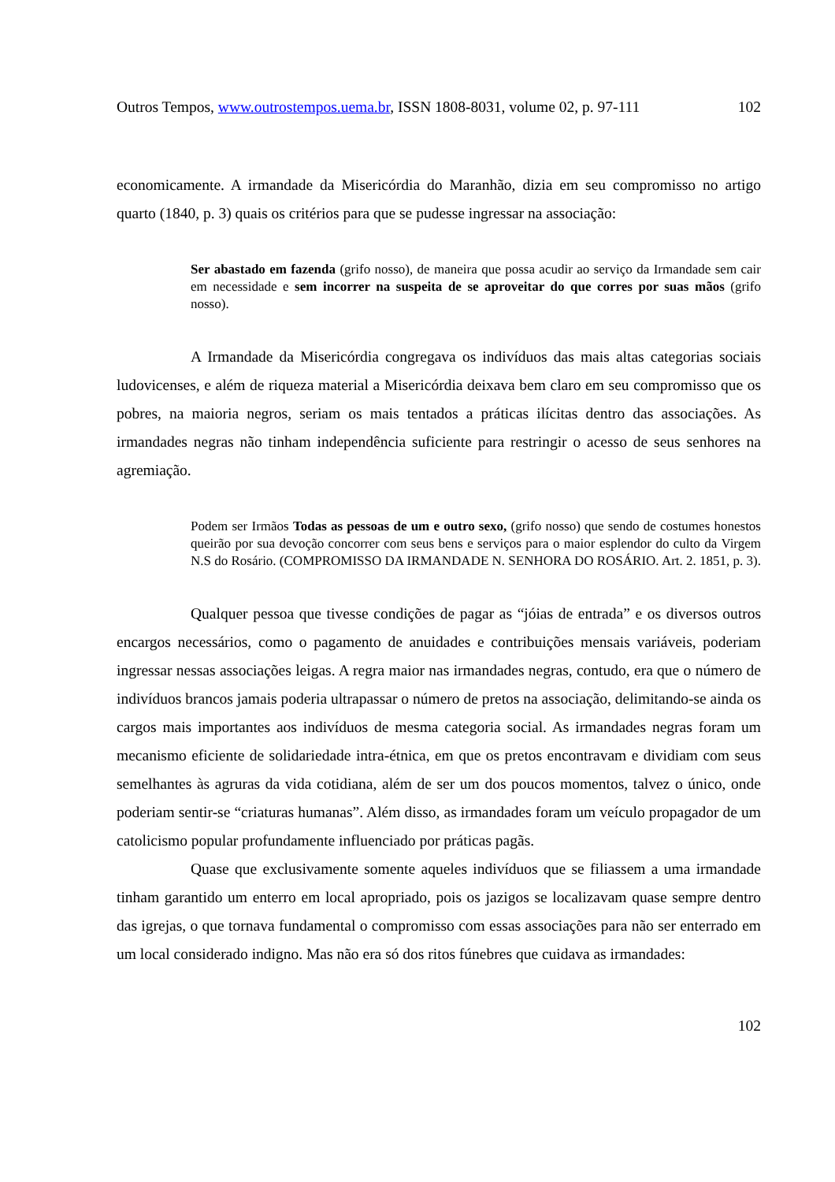Outros Tempos, www.outrostempos.uema.br, ISSN 1808-8031, volume 02, p. 97-111 102
economicamente. A irmandade da Misericórdia do Maranhão, dizia em seu compromisso no artigo quarto (1840, p. 3) quais os critérios para que se pudesse ingressar na associação:
Ser abastado em fazenda (grifo nosso), de maneira que possa acudir ao serviço da Irmandade sem cair em necessidade e sem incorrer na suspeita de se aproveitar do que corres por suas mãos (grifo nosso).
A Irmandade da Misericórdia congregava os indivíduos das mais altas categorias sociais ludovicenses, e além de riqueza material a Misericórdia deixava bem claro em seu compromisso que os pobres, na maioria negros, seriam os mais tentados a práticas ilícitas dentro das associações. As irmandades negras não tinham independência suficiente para restringir o acesso de seus senhores na agremiação.
Podem ser Irmãos Todas as pessoas de um e outro sexo, (grifo nosso) que sendo de costumes honestos queirão por sua devoção concorrer com seus bens e serviços para o maior esplendor do culto da Virgem N.S do Rosário. (COMPROMISSO DA IRMANDADE N. SENHORA DO ROSÁRIO. Art. 2. 1851, p. 3).
Qualquer pessoa que tivesse condições de pagar as “jóias de entrada” e os diversos outros encargos necessários, como o pagamento de anuidades e contribuições mensais variáveis, poderiam ingressar nessas associações leigas. A regra maior nas irmandades negras, contudo, era que o número de indivíduos brancos jamais poderia ultrapassar o número de pretos na associação, delimitando-se ainda os cargos mais importantes aos indivíduos de mesma categoria social. As irmandades negras foram um mecanismo eficiente de solidariedade intra-étnica, em que os pretos encontravam e dividiam com seus semelhantes às agruras da vida cotidiana, além de ser um dos poucos momentos, talvez o único, onde poderiam sentir-se “criaturas humanas”. Além disso, as irmandades foram um veículo propagador de um catolicismo popular profundamente influenciado por práticas pagãs.
Quase que exclusivamente somente aqueles indivíduos que se filiassem a uma irmandade tinham garantido um enterro em local apropriado, pois os jazigos se localizavam quase sempre dentro das igrejas, o que tornava fundamental o compromisso com essas associações para não ser enterrado em um local considerado indigno. Mas não era só dos ritos fúnebres que cuidava as irmandades:
102